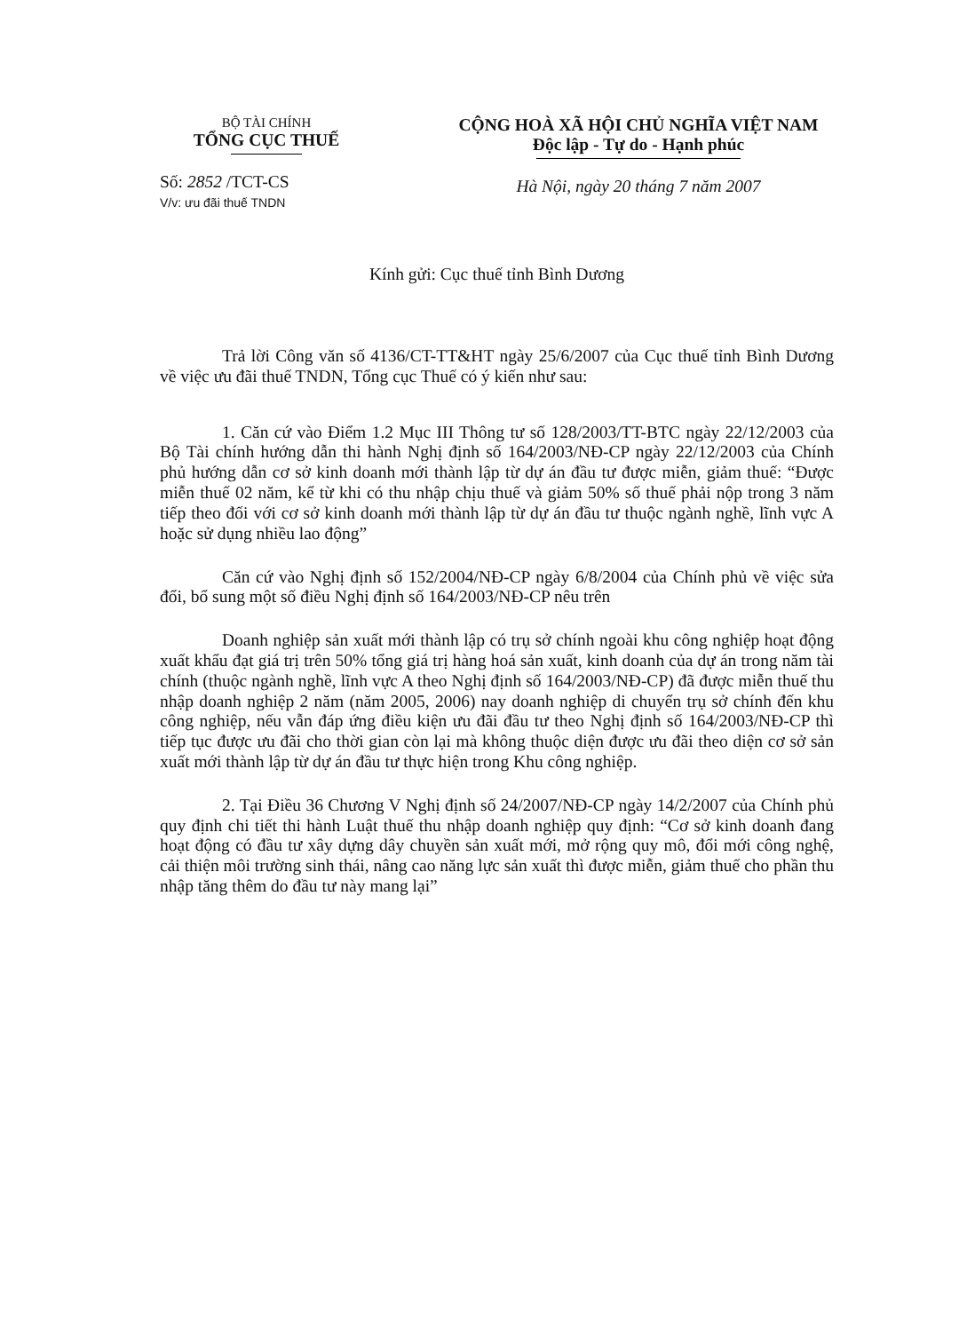BỘ TÀI CHÍNH
TỔNG CỤC THUẾ
Số: 2852 /TCT-CS
V/v: ưu đãi thuế TNDN
CỘNG HOÀ XÃ HỘI CHỦ NGHĨA VIỆT NAM
Độc lập - Tự do - Hạnh phúc
Hà Nội, ngày 20 tháng 7 năm 2007
Kính gửi: Cục thuế tỉnh Bình Dương
Trả lời Công văn số 4136/CT-TT&HT ngày 25/6/2007 của Cục thuế tỉnh Bình Dương về việc ưu đãi thuế TNDN, Tổng cục Thuế có ý kiến như sau:
1. Căn cứ vào Điểm 1.2 Mục III Thông tư số 128/2003/TT-BTC ngày 22/12/2003 của Bộ Tài chính hướng dẫn thi hành Nghị định số 164/2003/NĐ-CP ngày 22/12/2003 của Chính phủ hướng dẫn cơ sở kinh doanh mới thành lập từ dự án đầu tư được miễn, giảm thuế: “Được miễn thuế 02 năm, kể từ khi có thu nhập chịu thuế và giảm 50% số thuế phải nộp trong 3 năm tiếp theo đối với cơ sở kinh doanh mới thành lập từ dự án đầu tư thuộc ngành nghề, lĩnh vực A hoặc sử dụng nhiều lao động”
Căn cứ vào Nghị định số 152/2004/NĐ-CP ngày 6/8/2004 của Chính phủ về việc sửa đổi, bổ sung một số điều Nghị định số 164/2003/NĐ-CP nêu trên
Doanh nghiệp sản xuất mới thành lập có trụ sở chính ngoài khu công nghiệp hoạt động xuất khẩu đạt giá trị trên 50% tổng giá trị hàng hoá sản xuất, kinh doanh của dự án trong năm tài chính (thuộc ngành nghề, lĩnh vực A theo Nghị định số 164/2003/NĐ-CP) đã được miễn thuế thu nhập doanh nghiệp 2 năm (năm 2005, 2006) nay doanh nghiệp di chuyển trụ sở chính đến khu công nghiệp, nếu vẫn đáp ứng điều kiện ưu đãi đầu tư theo Nghị định số 164/2003/NĐ-CP thì tiếp tục được ưu đãi cho thời gian còn lại mà không thuộc diện được ưu đãi theo diện cơ sở sản xuất mới thành lập từ dự án đầu tư thực hiện trong Khu công nghiệp.
2. Tại Điều 36 Chương V Nghị định số 24/2007/NĐ-CP ngày 14/2/2007 của Chính phủ quy định chi tiết thi hành Luật thuế thu nhập doanh nghiệp quy định: “Cơ sở kinh doanh đang hoạt động có đầu tư xây dựng dây chuyền sản xuất mới, mở rộng quy mô, đổi mới công nghệ, cải thiện môi trường sinh thái, nâng cao năng lực sản xuất thì được miễn, giảm thuế cho phần thu nhập tăng thêm do đầu tư này mang lại”